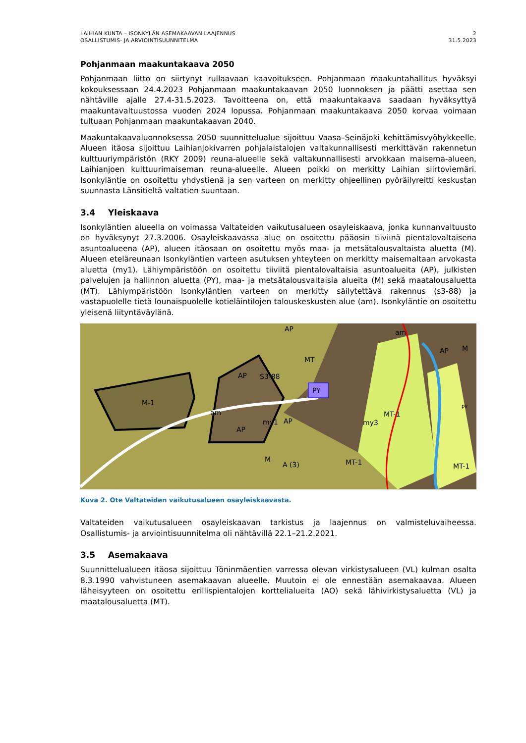LAIHIAN KUNTA – ISONKYLÄN ASEMAKAAVAN LAAJENNUS
OSALLISTUMIS- JA ARVIOINTISUUNNITELMA
2
31.5.2023
Pohjanmaan maakuntakaava 2050
Pohjanmaan liitto on siirtynyt rullaavaan kaavoitukseen. Pohjanmaan maakuntahallitus hyväksyi kokouksessaan 24.4.2023 Pohjanmaan maakuntakaavan 2050 luonnoksen ja päätti asettaa sen nähtäville ajalle 27.4-31.5.2023. Tavoitteena on, että maakuntakaava saadaan hyväksyttyä maakuntavaltuustossa vuoden 2024 lopussa. Pohjanmaan maakuntakaava 2050 korvaa voimaan tultuaan Pohjanmaan maakuntakaavan 2040.
Maakuntakaavaluonnoksessa 2050 suunnittelualue sijoittuu Vaasa–Seinäjoki kehittämisvyöhykkeelle. Alueen itäosa sijoittuu Laihianjokivarren pohjalaistalojen valtakunnallisesti merkittävän rakennetun kulttuuriympäristön (RKY 2009) reuna-alueelle sekä valtakunnallisesti arvokkaan maisema-alueen, Laihianjoen kulttuurimaiseman reuna-alueelle. Alueen poikki on merkitty Laihian siirtoviemäri. Isonkyläntie on osoitettu yhdystienä ja sen varteen on merkitty ohjeellinen pyöräilyreitti keskustan suunnasta Länsitieltä valtatien suuntaan.
3.4 Yleiskaava
Isonkyläntien alueella on voimassa Valtateiden vaikutusalueen osayleiskaava, jonka kunnanvaltuusto on hyväksynyt 27.3.2006. Osayleiskaavassa alue on osoitettu pääosin tiiviinä pientalovaltaisena asuntoalueena (AP), alueen itäosaan on osoitettu myös maa- ja metsätalousvaltaista aluetta (M). Alueen eteläreunaan Isonkyläntien varteen asutuksen yhteyteen on merkitty maisemaltaan arvokasta aluetta (my1). Lähiympäristöön on osoitettu tiiviitä pientalovaltaisia asuntoalueita (AP), julkisten palvelujen ja hallinnon aluetta (PY), maa- ja metsätalousvaltaisia alueita (M) sekä maatalousaluetta (MT). Lähiympäristöön Isonkyläntien varteen on merkitty säilytettävä rakennus (s3-88) ja vastapuolelle tietä lounaispuolelle kotieläintilojen talouskeskusten alue (am). Isonkyläntie on osoitettu yleisenä liityntäväylänä.
M-1
AP
AP
S3-88
my1
am
AP
M
PY
MT-1
MT-1
my3
A (3)
MT-1
MT
AP
am
M
AP
pv
Kuva 2. Ote Valtateiden vaikutusalueen osayleiskaavasta.
Valtateiden vaikutusalueen osayleiskaavan tarkistus ja laajennus on valmisteluvaiheessa. Osallistumis- ja arviointisuunnitelma oli nähtävillä 22.1–21.2.2021.
3.5 Asemakaava
Suunnittelualueen itäosa sijoittuu Töninmäentien varressa olevan virkistysalueen (VL) kulman osalta 8.3.1990 vahvistuneen asemakaavan alueelle. Muutoin ei ole ennestään asemakaavaa. Alueen läheisyyteen on osoitettu erillispientalojen korttelialueita (AO) sekä lähivirkistysaluetta (VL) ja maatalousaluetta (MT).